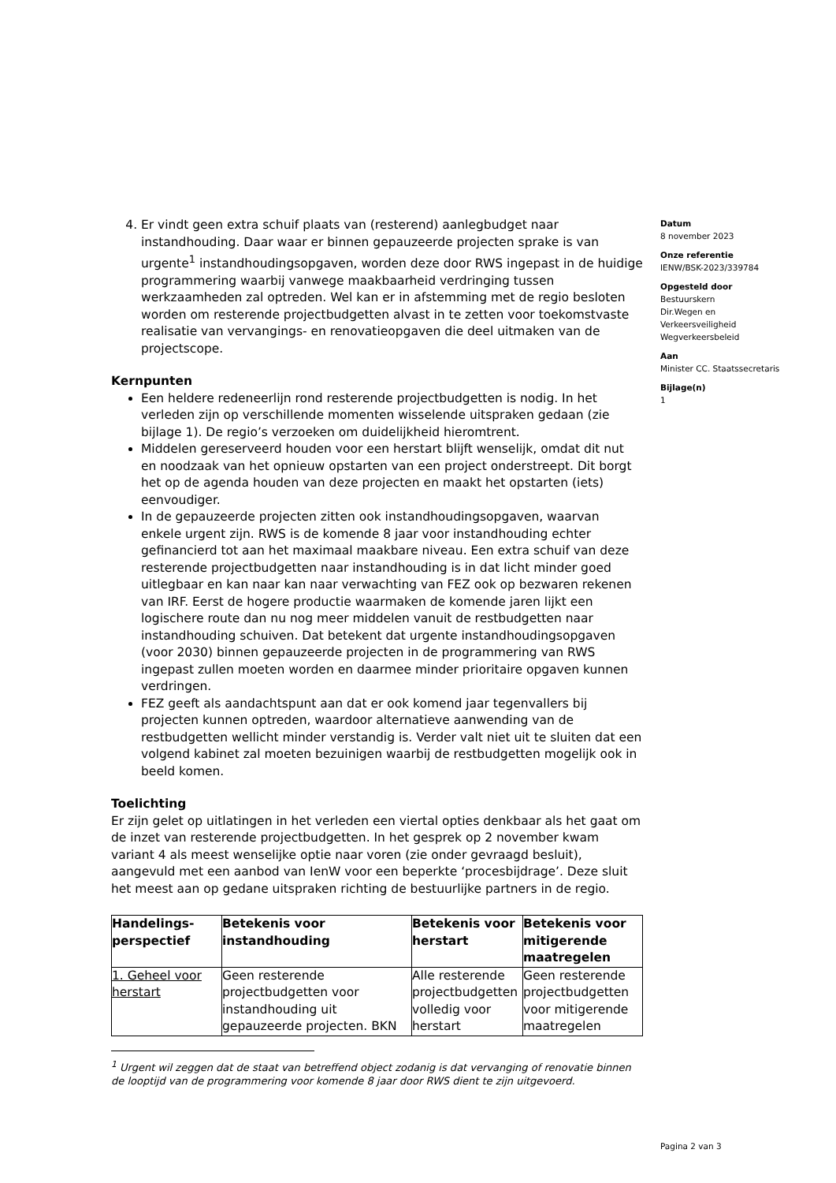4. Er vindt geen extra schuif plaats van (resterend) aanlegbudget naar instandhouding. Daar waar er binnen gepauzeerde projecten sprake is van urgente<sup>1</sup> instandhoudingsopgaven, worden deze door RWS ingepast in de huidige programmering waarbij vanwege maakbaarheid verdringing tussen werkzaamheden zal optreden. Wel kan er in afstemming met de regio besloten worden om resterende projectbudgetten alvast in te zetten voor toekomstvaste realisatie van vervangings- en renovatieopgaven die deel uitmaken van de projectscope.
Kernpunten
Een heldere redeneerlijn rond resterende projectbudgetten is nodig. In het verleden zijn op verschillende momenten wisselende uitspraken gedaan (zie bijlage 1). De regio’s verzoeken om duidelijkheid hieromtrent.
Middelen gereserveerd houden voor een herstart blijft wenselijk, omdat dit nut en noodzaak van het opnieuw opstarten van een project onderstreept. Dit borgt het op de agenda houden van deze projecten en maakt het opstarten (iets) eenvoudiger.
In de gepauzeerde projecten zitten ook instandhoudingsopgaven, waarvan enkele urgent zijn. RWS is de komende 8 jaar voor instandhouding echter gefinancierd tot aan het maximaal maakbare niveau. Een extra schuif van deze resterende projectbudgetten naar instandhouding is in dat licht minder goed uitlegbaar en kan naar kan naar verwachting van FEZ ook op bezwaren rekenen van IRF. Eerst de hogere productie waarmaken de komende jaren lijkt een logischere route dan nu nog meer middelen vanuit de restbudgetten naar instandhouding schuiven. Dat betekent dat urgente instandhoudingsopgaven (voor 2030) binnen gepauzeerde projecten in de programmering van RWS ingepast zullen moeten worden en daarmee minder prioritaire opgaven kunnen verdringen.
FEZ geeft als aandachtspunt aan dat er ook komend jaar tegenvallers bij projecten kunnen optreden, waardoor alternatieve aanwending van de restbudgetten wellicht minder verstandig is. Verder valt niet uit te sluiten dat een volgend kabinet zal moeten bezuinigen waarbij de restbudgetten mogelijk ook in beeld komen.
Toelichting
Er zijn gelet op uitlatingen in het verleden een viertal opties denkbaar als het gaat om de inzet van resterende projectbudgetten. In het gesprek op 2 november kwam variant 4 als meest wenselijke optie naar voren (zie onder gevraagd besluit), aangevuld met een aanbod van IenW voor een beperkte ‘procesbijdrage’. Deze sluit het meest aan op gedane uitspraken richting de bestuurlijke partners in de regio.
| Handelings- perspectief | Betekenis voor instandhouding | Betekenis voor herstart | Betekenis voor mitigerende maatregelen |
| --- | --- | --- | --- |
| 1. Geheel voor herstart | Geen resterende projectbudgetten voor instandhouding uit gepauzeerde projecten. BKN | Alle resterende projectbudgetten volledig voor herstart | Geen resterende projectbudgetten voor mitigerende maatregelen |
<sup>1</sup> Urgent wil zeggen dat de staat van betreffend object zodanig is dat vervanging of renovatie binnen de looptijd van de programmering voor komende 8 jaar door RWS dient te zijn uitgevoerd.
Datum
8 november 2023
Onze referentie
IENW/BSK-2023/339784
Opgesteld door
Bestuurskern
Dir.Wegen en
Verkeersveiligheid
Wegverkeersbeleid
Aan
Minister CC. Staatssecretaris
Bijlage(n)
1
Pagina 2 van 3